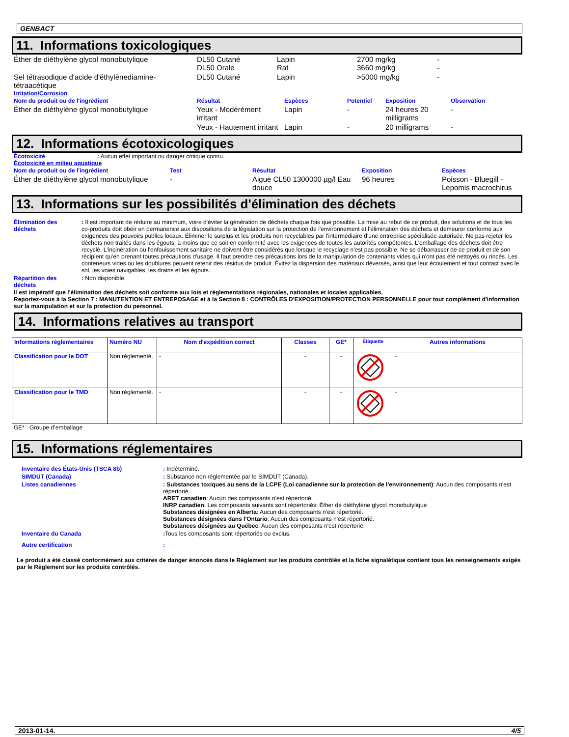GENBACT
11. Informations toxicologiques
| Éther de diéthylène glycol monobutylique | DL50 Cutané DL50 Orale | Lapin Rat | 2700 mg/kg 3660 mg/kg | - - |
| Sel tétrasodique d'acide d'éthylènediamine-tétraacétique | DL50 Cutané | Lapin | >5000 mg/kg | - |
Irritation/Corrosion
| Nom du produit ou de l'ingrédient | Résultat | Espèces | Potentiel | Exposition | Observation |
| Éther de diéthylène glycol monobutylique | Yeux - Modérément irritant | Lapin | - | 24 heures 20 milligrams | - |
| | Yeux - Hautement irritant | Lapin | - | 20 milligrams | - |
12. Informations écotoxicologiques
Écotoxicité: Aucun effet important ou danger critique connu.
Écotoxicité en milieu aquatique
| Nom du produit ou de l'ingrédient | Test | Résultat | Exposition | Espèces |
| Éther de diéthylène glycol monobutylique | - | Aiguë CL50 1300000 µg/l Eau douce | 96 heures | Poisson - Bluegill - Lepomis macrochirus |
13. Informations sur les possibilités d'élimination des déchets
| Élimination des déchets | : Il est important de réduire au minimum, voire d'éviter la génération de déchets chaque fois que possible. La mise au rebut de ce produit, des solutions et de tous les co-produits doit obéir en permanence aux dispositions de la législation sur la protection de l'environnement et l'élimination des déchets et demeurer conforme aux exigences des pouvoirs publics locaux. Éliminer le surplus et les produits non recyclables par l'intermédiaire d'une entreprise spécialisée autorisée. Ne pas rejeter les déchets non traités dans les égouts, à moins que ce soit en conformité avec les exigences de toutes les autorités compétentes. L'emballage des déchets doit être recyclé. L'incinération ou l'enfouissement sanitaire ne doivent être considérés que lorsque le recyclage n'est pas possible. Ne se débarrasser de ce produit et de son récipient qu'en prenant toutes précautions d'usage. Il faut prendre des précautions lors de la manipulation de contenants vides qui n'ont pas été nettoyés ou rincés. Les conteneurs vides ou les doublures peuvent retenir des résidus de produit. Évitez la dispersion des matériaux déversés, ainsi que leur écoulement et tout contact avec le sol, les voies navigables, les drains et les égouts. |
| Répartition des déchets | : Non disponible. |
Il est impératif que l'élimination des déchets soit conforme aux lois et réglementations régionales, nationales et locales applicables.
Reportez-vous à la Section 7 : MANUTENTION ET ENTREPOSAGE et à la Section 8 : CONTRÔLES D'EXPOSITION/PROTECTION PERSONNELLE pour tout complément d'information sur la manipulation et sur la protection du personnel.
14. Informations relatives au transport
| Informations réglementaires | Numéro NU | Nom d'expédition correct | Classes | GE* | Étiquette | Autres informations |
| Classification pour le DOT | Non réglementé. | - | - | - | | - |
| Classification pour le TMD | Non réglementé. | - | - | - | | - |
GE* : Groupe d’emballage
15. Informations réglementaires
| Inventaire des États-Unis (TSCA 8b) | : Indéterminé. |
| SIMDUT (Canada) | : Substance non réglementée par le SIMDUT (Canada). |
| Listes canadiennes | : Substances toxiques au sens de la LCPE (Loi canadienne sur la protection de l'environnement) : Aucun des composants n'est répertorié. ARET canadien : Aucun des composants n'est répertorié. INRP canadien : Les composants suivants sont répertoriés: Éther de diéthylène glycol monobutylique Substances désignées en Alberta : Aucun des composants n'est répertorié. Substances désignées dans l'Ontario : Aucun des composants n'est répertorié. Substances désignées au Québec : Aucun des composants n'est répertorié. |
| Inventaire du Canada | : Tous les composants sont répertoriés ou exclus. |
| Autre certification | : |
Le produit a été classé conformément aux critères de danger énoncés dans le Règlement sur les produits contrôlés et la fiche signalétique contient tous les renseignements exigés par le Règlement sur les produits contrôlés.
2013-01-14. 4/5